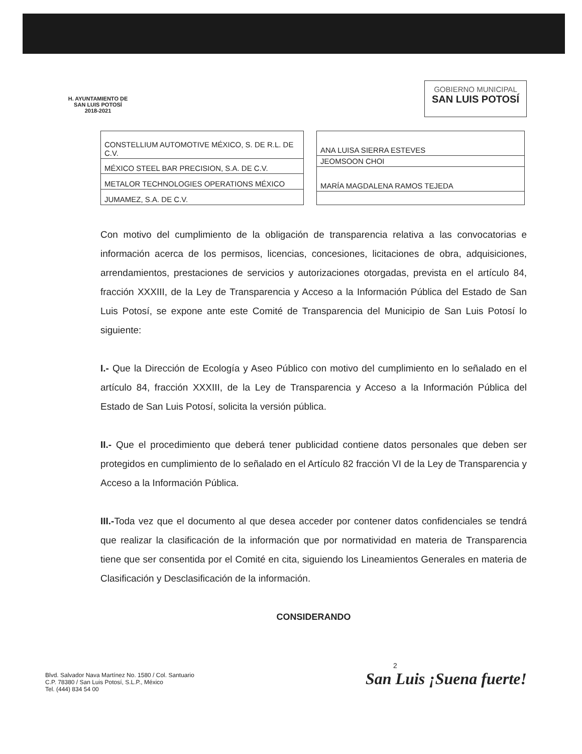H. AYUNTAMIENTO DE
SAN LUIS POTOSÍ
2018-2021
GOBIERNO MUNICIPAL
SAN LUIS POTOSÍ
| CONSTELLIUM AUTOMOTIVE MÉXICO, S. DE R.L. DE C.V. |
| MÉXICO STEEL BAR PRECISION, S.A. DE C.V. |
| METALOR TECHNOLOGIES OPERATIONS MÉXICO |
| JUMAMEZ, S.A. DE C.V. |
| ANA LUISA SIERRA ESTEVES |
| JEOMSOON CHOI |
| MARÍA MAGDALENA RAMOS TEJEDA |
Con motivo del cumplimiento de la obligación de transparencia relativa a las convocatorias e información acerca de los permisos, licencias, concesiones, licitaciones de obra, adquisiciones, arrendamientos, prestaciones de servicios y autorizaciones otorgadas, prevista en el artículo 84, fracción XXXIII, de la Ley de Transparencia y Acceso a la Información Pública del Estado de San Luis Potosí, se expone ante este Comité de Transparencia del Municipio de San Luis Potosí lo siguiente:
I.- Que la Dirección de Ecología y Aseo Público con motivo del cumplimiento en lo señalado en el artículo 84, fracción XXXIII, de la Ley de Transparencia y Acceso a la Información Pública del Estado de San Luis Potosí, solicita la versión pública.
II.- Que el procedimiento que deberá tener publicidad contiene datos personales que deben ser protegidos en cumplimiento de lo señalado en el Artículo 82 fracción VI de la Ley de Transparencia y Acceso a la Información Pública.
III.-Toda vez que el documento al que desea acceder por contener datos confidenciales se tendrá que realizar la clasificación de la información que por normatividad en materia de Transparencia tiene que ser consentida por el Comité en cita, siguiendo los Lineamientos Generales en materia de Clasificación y Desclasificación de la información.
CONSIDERANDO
Blvd. Salvador Nava Martínez No. 1580 / Col. Santuario
C.P. 78380 / San Luis Potosí, S.L.P., México
Tel. (444) 834 54 00
2
San Luis ¡Suena fuerte!